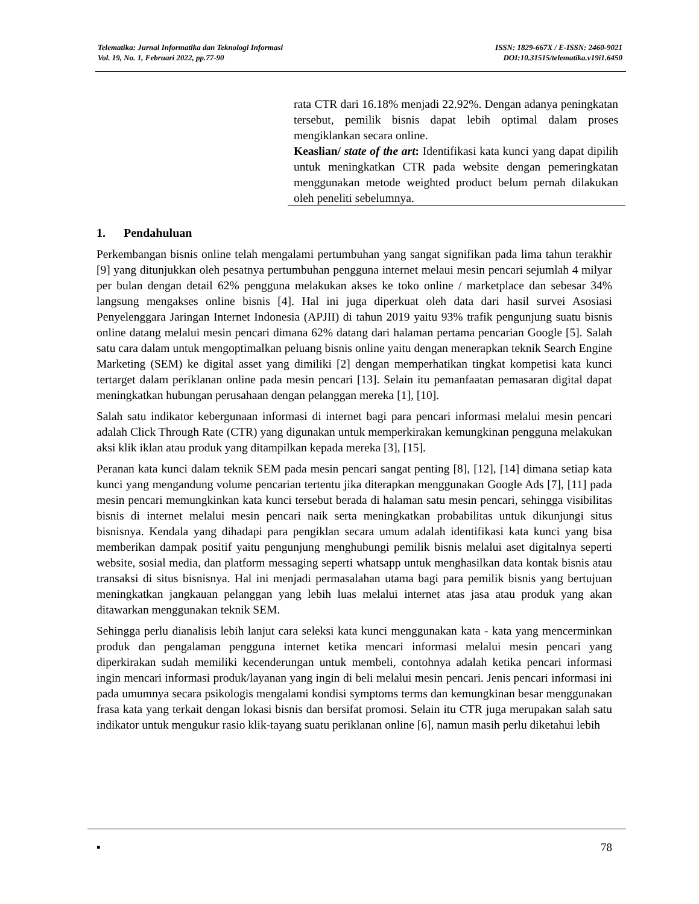Telematika: Jurnal Informatika dan Teknologi Informasi
Vol. 19, No. 1, Februari 2022, pp.77-90
ISSN: 1829-667X / E-ISSN: 2460-9021
DOI:10.31515/telematika.v19i1.6450
rata CTR dari 16.18% menjadi 22.92%. Dengan adanya peningkatan tersebut, pemilik bisnis dapat lebih optimal dalam proses mengiklankan secara online.
Keaslian/ state of the art: Identifikasi kata kunci yang dapat dipilih untuk meningkatkan CTR pada website dengan pemeringkatan menggunakan metode weighted product belum pernah dilakukan oleh peneliti sebelumnya.
1. Pendahuluan
Perkembangan bisnis online telah mengalami pertumbuhan yang sangat signifikan pada lima tahun terakhir [9] yang ditunjukkan oleh pesatnya pertumbuhan pengguna internet melaui mesin pencari sejumlah 4 milyar per bulan dengan detail 62% pengguna melakukan akses ke toko online / marketplace dan sebesar 34% langsung mengakses online bisnis [4]. Hal ini juga diperkuat oleh data dari hasil survei Asosiasi Penyelenggara Jaringan Internet Indonesia (APJII) di tahun 2019 yaitu 93% trafik pengunjung suatu bisnis online datang melalui mesin pencari dimana 62% datang dari halaman pertama pencarian Google [5]. Salah satu cara dalam untuk mengoptimalkan peluang bisnis online yaitu dengan menerapkan teknik Search Engine Marketing (SEM) ke digital asset yang dimiliki [2] dengan memperhatikan tingkat kompetisi kata kunci tertarget dalam periklanan online pada mesin pencari [13]. Selain itu pemanfaatan pemasaran digital dapat meningkatkan hubungan perusahaan dengan pelanggan mereka [1], [10].
Salah satu indikator kebergunaan informasi di internet bagi para pencari informasi melalui mesin pencari adalah Click Through Rate (CTR) yang digunakan untuk memperkirakan kemungkinan pengguna melakukan aksi klik iklan atau produk yang ditampilkan kepada mereka [3], [15].
Peranan kata kunci dalam teknik SEM pada mesin pencari sangat penting [8], [12], [14] dimana setiap kata kunci yang mengandung volume pencarian tertentu jika diterapkan menggunakan Google Ads [7], [11] pada mesin pencari memungkinkan kata kunci tersebut berada di halaman satu mesin pencari, sehingga visibilitas bisnis di internet melalui mesin pencari naik serta meningkatkan probabilitas untuk dikunjungi situs bisnisnya. Kendala yang dihadapi para pengiklan secara umum adalah identifikasi kata kunci yang bisa memberikan dampak positif yaitu pengunjung menghubungi pemilik bisnis melalui aset digitalnya seperti website, sosial media, dan platform messaging seperti whatsapp untuk menghasilkan data kontak bisnis atau transaksi di situs bisnisnya. Hal ini menjadi permasalahan utama bagi para pemilik bisnis yang bertujuan meningkatkan jangkauan pelanggan yang lebih luas melalui internet atas jasa atau produk yang akan ditawarkan menggunakan teknik SEM.
Sehingga perlu dianalisis lebih lanjut cara seleksi kata kunci menggunakan kata - kata yang mencerminkan produk dan pengalaman pengguna internet ketika mencari informasi melalui mesin pencari yang diperkirakan sudah memiliki kecenderungan untuk membeli, contohnya adalah ketika pencari informasi ingin mencari informasi produk/layanan yang ingin di beli melalui mesin pencari. Jenis pencari informasi ini pada umumnya secara psikologis mengalami kondisi symptoms terms dan kemungkinan besar menggunakan frasa kata yang terkait dengan lokasi bisnis dan bersifat promosi. Selain itu CTR juga merupakan salah satu indikator untuk mengukur rasio klik-tayang suatu periklanan online [6], namun masih perlu diketahui lebih
▪ 78